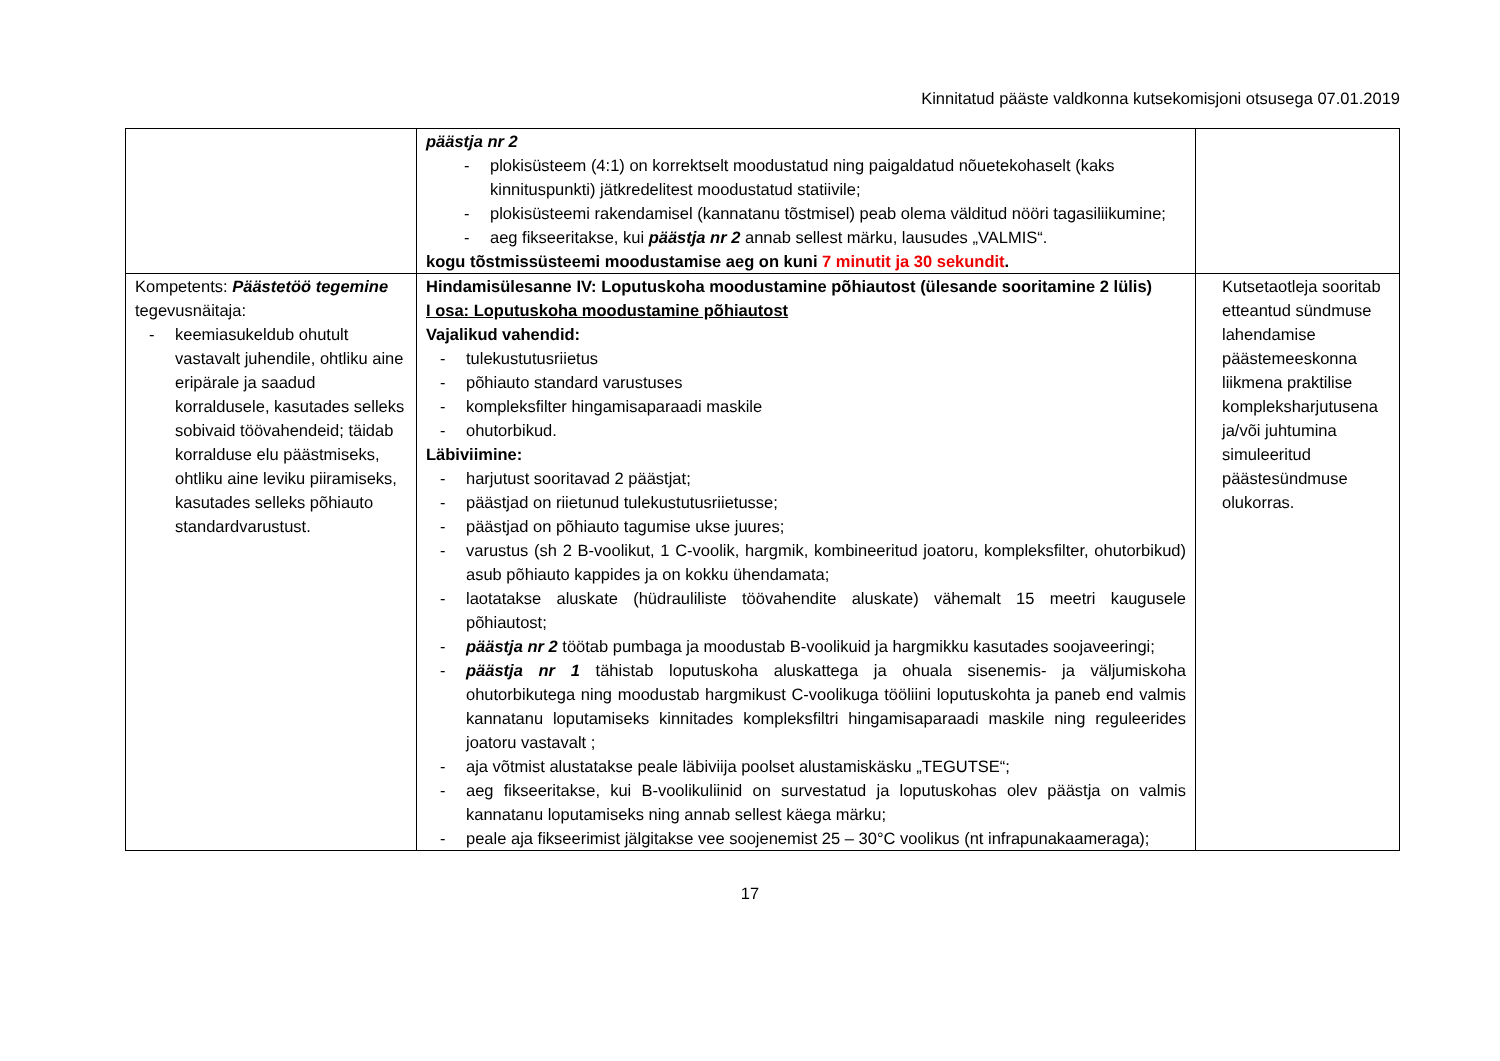Kinnitatud pääste valdkonna kutsekomisjoni otsusega 07.01.2019
| | päästja nr 2 - plokisüsteem (4:1) on korrektselt moodustatud ning paigaldatud nõuetekohaselt (kaks kinnituspunkti) jätkredelitest moodustatud statiivile; - plokisüsteemi rakendamisel (kannatanu tõstmisel) peab olema välditud nööri tagasiliikumine; - aeg fikseeritakse, kui päästja nr 2 annab sellest märku, lausudes „VALMIS“. kogu tõstmissüsteemi moodustamise aeg on kuni 7 minutit ja 30 sekundit . | |
| Kompetents: Päästetöö tegemine tegevusnäitaja: - keemiasukeldub ohutult vastavalt juhendile, ohtliku aine eripärale ja saadud korraldusele, kasutades selleks sobivaid töövahendeid; täidab korralduse elu päästmiseks, ohtliku aine leviku piiramiseks, kasutades selleks põhiauto standardvarustust. | Hindamisülesanne IV: Loputuskoha moodustamine põhiautost (ülesande sooritamine 2 lülis) I osa: Loputuskoha moodustamine põhiautost Vajalikud vahendid: - tulekustutusriietus - põhiauto standard varustuses - kompleksfilter hingamisaparaadi maskile - ohutorbikud. Läbiviimine: - harjutust sooritavad 2 päästjat; - päästjad on riietunud tulekustutusriietusse; - päästjad on põhiauto tagumise ukse juures; - varustus (sh 2 B-voolikut, 1 C-voolik, hargmik, kombineeritud joatoru, kompleksfilter, ohutorbikud) asub põhiauto kappides ja on kokku ühendamata; - laotatakse aluskate (hüdrauliliste töövahendite aluskate) vähemalt 15 meetri kaugusele põhiautost; - päästja nr 2 töötab pumbaga ja moodustab B-voolikuid ja hargmikku kasutades soojaveeringi; - päästja nr 1 tähistab loputuskoha aluskattega ja ohuala sisenemis- ja väljumiskoha ohutorbikutega ning moodustab hargmikust C-voolikuga tööliini loputuskohta ja paneb end valmis kannatanu loputamiseks kinnitades kompleksfiltri hingamisaparaadi maskile ning reguleerides joatoru vastavalt ; - aja võtmist alustatakse peale läbiviija poolset alustamiskäsku „TEGUTSE“; - aeg fikseeritakse, kui B-voolikuliinid on survestatud ja loputuskohas olev päästja on valmis kannatanu loputamiseks ning annab sellest käega märku; - peale aja fikseerimist jälgitakse vee soojenemist 25 – 30°C voolikus (nt infrapunakaameraga); | Kutsetaotleja sooritab etteantud sündmuse lahendamise päästemeeskonna liikmena praktilise kompleksharjutusena ja/või juhtumina simuleeritud päästesündmuse olukorras. |
17